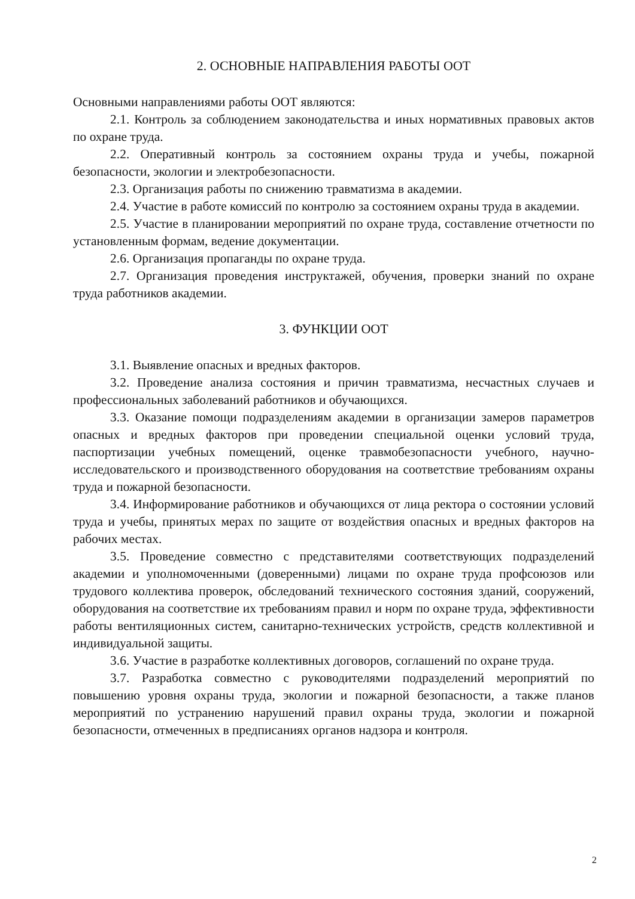2. ОСНОВНЫЕ НАПРАВЛЕНИЯ РАБОТЫ ООТ
Основными направлениями работы ООТ являются:
2.1. Контроль за соблюдением законодательства и иных нормативных правовых актов по охране труда.
2.2. Оперативный контроль за состоянием охраны труда и учебы, пожарной безопасности, экологии и электробезопасности.
2.3. Организация работы по снижению травматизма в академии.
2.4. Участие в работе комиссий по контролю за состоянием охраны труда в академии.
2.5. Участие в планировании мероприятий по охране труда, составление отчетности по установленным формам, ведение документации.
2.6. Организация пропаганды по охране труда.
2.7. Организация проведения инструктажей, обучения, проверки знаний по охране труда работников академии.
3. ФУНКЦИИ ООТ
3.1. Выявление опасных и вредных факторов.
3.2. Проведение анализа состояния и причин травматизма, несчастных случаев и профессиональных заболеваний работников и обучающихся.
3.3. Оказание помощи подразделениям академии в организации замеров параметров опасных и вредных факторов при проведении специальной оценки условий труда, паспортизации учебных помещений, оценке травмобезопасности учебного, научно-исследовательского и производственного оборудования на соответствие требованиям охраны труда и пожарной безопасности.
3.4. Информирование работников и обучающихся от лица ректора о состоянии условий труда и учебы, принятых мерах по защите от воздействия опасных и вредных факторов на рабочих местах.
3.5. Проведение совместно с представителями соответствующих подразделений академии и уполномоченными (доверенными) лицами по охране труда профсоюзов или трудового коллектива проверок, обследований технического состояния зданий, сооружений, оборудования на соответствие их требованиям правил и норм по охране труда, эффективности работы вентиляционных систем, санитарно-технических устройств, средств коллективной и индивидуальной защиты.
3.6. Участие в разработке коллективных договоров, соглашений по охране труда.
3.7. Разработка совместно с руководителями подразделений мероприятий по повышению уровня охраны труда, экологии и пожарной безопасности, а также планов мероприятий по устранению нарушений правил охраны труда, экологии и пожарной безопасности, отмеченных в предписаниях органов надзора и контроля.
2